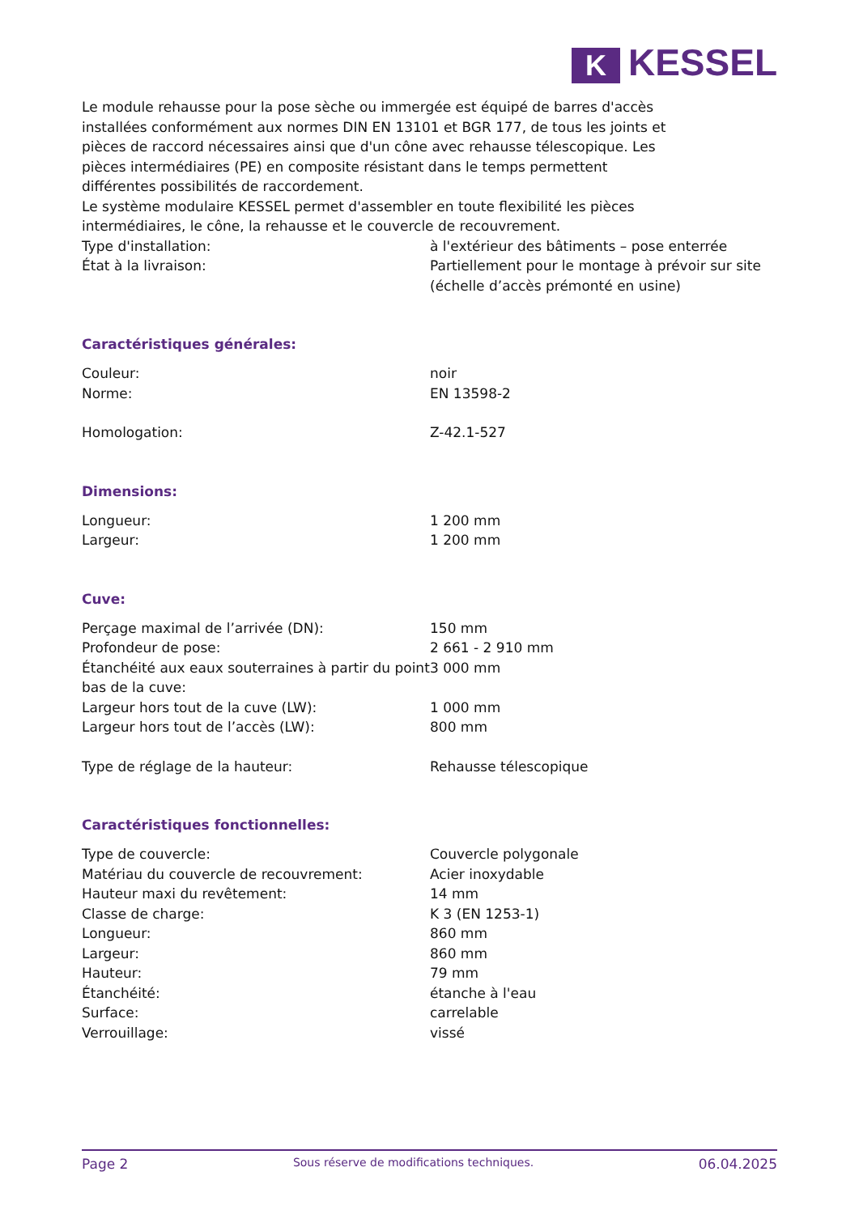K KESSEL
Le module rehausse pour la pose sèche ou immergée est équipé de barres d'accès
installées conformément aux normes DIN EN 13101 et BGR 177, de tous les joints et
pièces de raccord nécessaires ainsi que d'un cône avec rehausse télescopique. Les
pièces intermédiaires (PE) en composite résistant dans le temps permettent
différentes possibilités de raccordement.
Le système modulaire KESSEL permet d'assembler en toute flexibilité les pièces
intermédiaires, le cône, la rehausse et le couvercle de recouvrement.
| Type d'installation: | à l'extérieur des bâtiments – pose enterrée |
| État à la livraison: | Partiellement pour le montage à prévoir sur site (échelle d’accès prémonté en usine) |
Caractéristiques générales:
| Couleur: | noir |
| Norme: | EN 13598-2 |
| Homologation: | Z-42.1-527 |
Dimensions:
| Longueur: | 1 200 mm |
| Largeur: | 1 200 mm |
Cuve:
| Perçage maximal de l’arrivée (DN): | 150 mm |
| Profondeur de pose: | 2 661 - 2 910 mm |
| Étanchéité aux eaux souterraines à partir du point bas de la cuve: | 3 000 mm |
| Largeur hors tout de la cuve (LW): | 1 000 mm |
| Largeur hors tout de l’accès (LW): | 800 mm |
| Type de réglage de la hauteur: | Rehausse télescopique |
Caractéristiques fonctionnelles:
| Type de couvercle: | Couvercle polygonale |
| Matériau du couvercle de recouvrement: | Acier inoxydable |
| Hauteur maxi du revêtement: | 14 mm |
| Classe de charge: | K 3 (EN 1253-1) |
| Longueur: | 860 mm |
| Largeur: | 860 mm |
| Hauteur: | 79 mm |
| Étanchéité: | étanche à l'eau |
| Surface: | carrelable |
| Verrouillage: | vissé |
Page 2 Sous réserve de modifications techniques. 06.04.2025